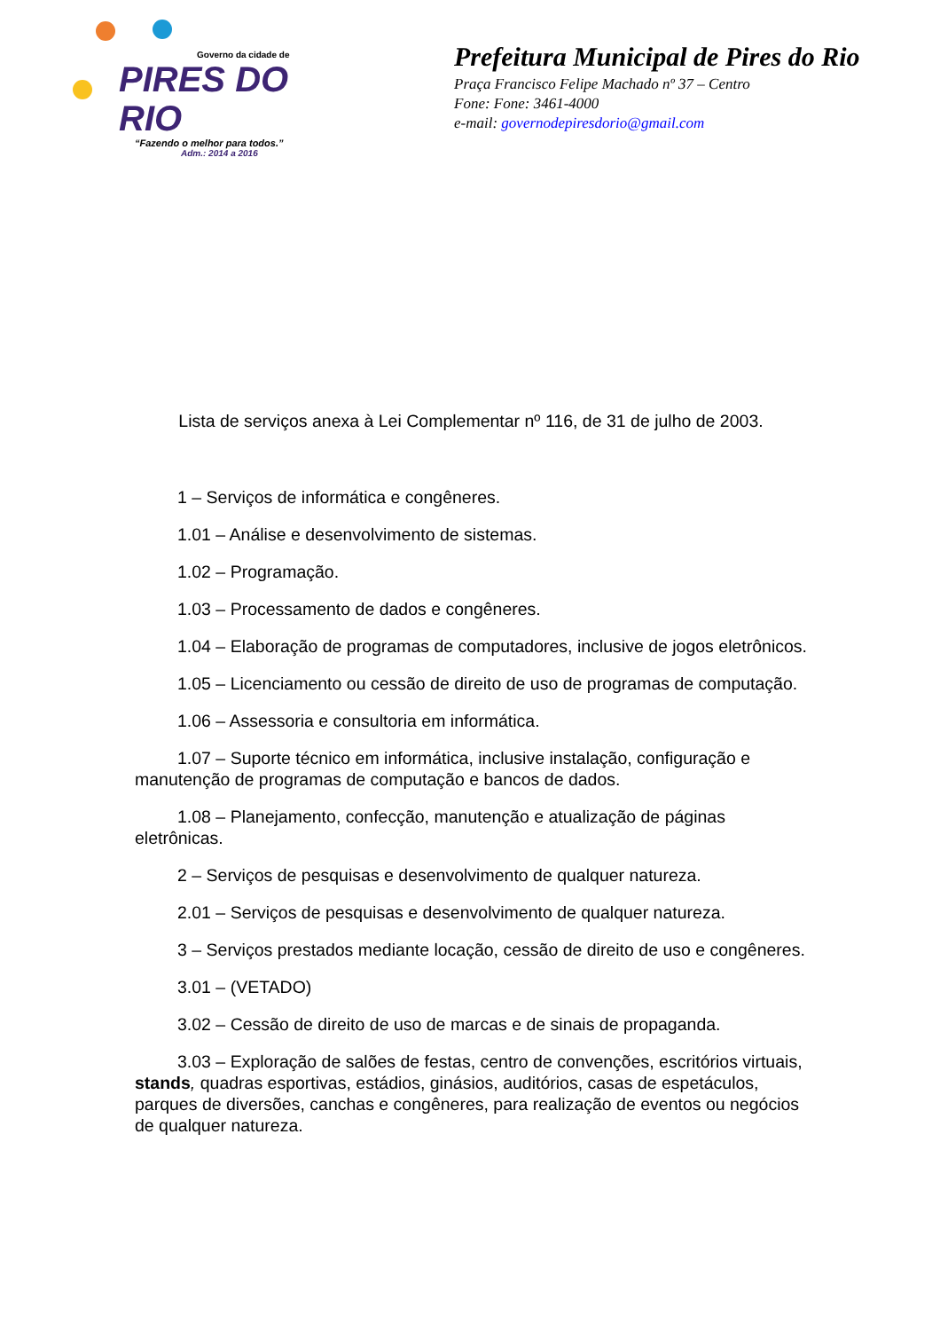Governo da cidade de
PIRES DO RIO
“Fazendo o melhor para todos.”
Adm.: 2014 a 2016
Prefeitura Municipal de Pires do Rio
Praça Francisco Felipe Machado nº 37 – Centro
Fone: Fone: 3461-4000
e-mail: governodepiresdorio@gmail.com
Lista de serviços anexa à Lei Complementar nº 116, de 31 de julho de 2003.
1 – Serviços de informática e congêneres.
1.01 – Análise e desenvolvimento de sistemas.
1.02 – Programação.
1.03 – Processamento de dados e congêneres.
1.04 – Elaboração de programas de computadores, inclusive de jogos eletrônicos.
1.05 – Licenciamento ou cessão de direito de uso de programas de computação.
1.06 – Assessoria e consultoria em informática.
1.07 – Suporte técnico em informática, inclusive instalação, configuração e manutenção de programas de computação e bancos de dados.
1.08 – Planejamento, confecção, manutenção e atualização de páginas eletrônicas.
2 – Serviços de pesquisas e desenvolvimento de qualquer natureza.
2.01 – Serviços de pesquisas e desenvolvimento de qualquer natureza.
3 – Serviços prestados mediante locação, cessão de direito de uso e congêneres.
3.01 – (VETADO)
3.02 – Cessão de direito de uso de marcas e de sinais de propaganda.
3.03 – Exploração de salões de festas, centro de convenções, escritórios virtuais, stands, quadras esportivas, estádios, ginásios, auditórios, casas de espetáculos, parques de diversões, canchas e congêneres, para realização de eventos ou negócios de qualquer natureza.